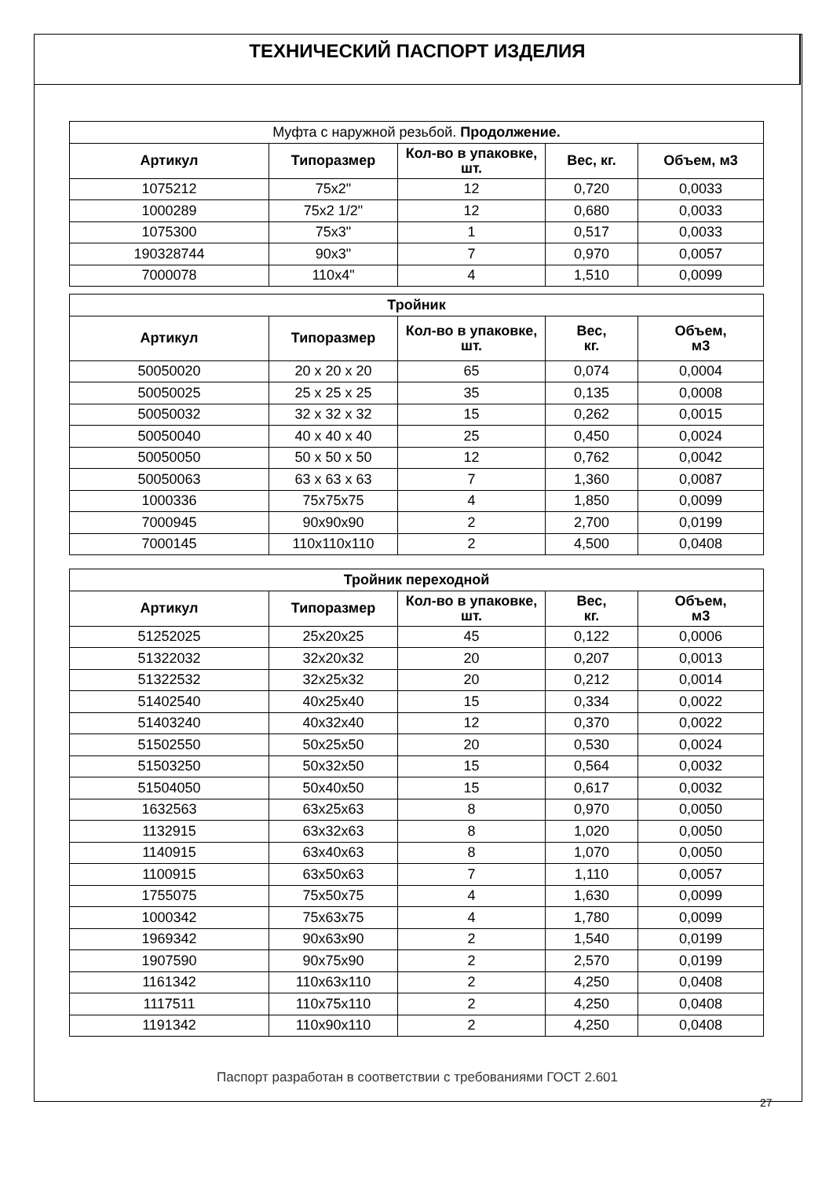ТЕХНИЧЕСКИЙ ПАСПОРТ ИЗДЕЛИЯ
| Муфта с наружной резьбой. Продолжение. | | | | |
| Артикул | Типоразмер | Кол-во в упаковке, шт. | Вес, кг. | Объем, м3 |
| 1075212 | 75x2" | 12 | 0,720 | 0,0033 |
| 1000289 | 75x2 1/2" | 12 | 0,680 | 0,0033 |
| 1075300 | 75x3" | 1 | 0,517 | 0,0033 |
| 190328744 | 90x3" | 7 | 0,970 | 0,0057 |
| 7000078 | 110x4" | 4 | 1,510 | 0,0099 |
| Тройник | | | | |
| --- | --- | --- | --- | --- |
| Артикул | Типоразмер | Кол-во в упаковке, шт. | Вес, кг. | Объем, м3 |
| 50050020 | 20 x 20 x 20 | 65 | 0,074 | 0,0004 |
| 50050025 | 25 x 25 x 25 | 35 | 0,135 | 0,0008 |
| 50050032 | 32 x 32 x 32 | 15 | 0,262 | 0,0015 |
| 50050040 | 40 x 40 x 40 | 25 | 0,450 | 0,0024 |
| 50050050 | 50 x 50 x 50 | 12 | 0,762 | 0,0042 |
| 50050063 | 63 x 63 x 63 | 7 | 1,360 | 0,0087 |
| 1000336 | 75x75x75 | 4 | 1,850 | 0,0099 |
| 7000945 | 90x90x90 | 2 | 2,700 | 0,0199 |
| 7000145 | 110x110x110 | 2 | 4,500 | 0,0408 |
| Тройник переходной | | | | |
| --- | --- | --- | --- | --- |
| Артикул | Типоразмер | Кол-во в упаковке, шт. | Вес, кг. | Объем, м3 |
| 51252025 | 25x20x25 | 45 | 0,122 | 0,0006 |
| 51322032 | 32x20x32 | 20 | 0,207 | 0,0013 |
| 51322532 | 32x25x32 | 20 | 0,212 | 0,0014 |
| 51402540 | 40x25x40 | 15 | 0,334 | 0,0022 |
| 51403240 | 40x32x40 | 12 | 0,370 | 0,0022 |
| 51502550 | 50x25x50 | 20 | 0,530 | 0,0024 |
| 51503250 | 50x32x50 | 15 | 0,564 | 0,0032 |
| 51504050 | 50x40x50 | 15 | 0,617 | 0,0032 |
| 1632563 | 63x25x63 | 8 | 0,970 | 0,0050 |
| 1132915 | 63x32x63 | 8 | 1,020 | 0,0050 |
| 1140915 | 63x40x63 | 8 | 1,070 | 0,0050 |
| 1100915 | 63x50x63 | 7 | 1,110 | 0,0057 |
| 1755075 | 75x50x75 | 4 | 1,630 | 0,0099 |
| 1000342 | 75x63x75 | 4 | 1,780 | 0,0099 |
| 1969342 | 90x63x90 | 2 | 1,540 | 0,0199 |
| 1907590 | 90x75x90 | 2 | 2,570 | 0,0199 |
| 1161342 | 110x63x110 | 2 | 4,250 | 0,0408 |
| 1117511 | 110x75x110 | 2 | 4,250 | 0,0408 |
| 1191342 | 110x90x110 | 2 | 4,250 | 0,0408 |
Паспорт разработан в соответствии с требованиями ГОСТ 2.601
27